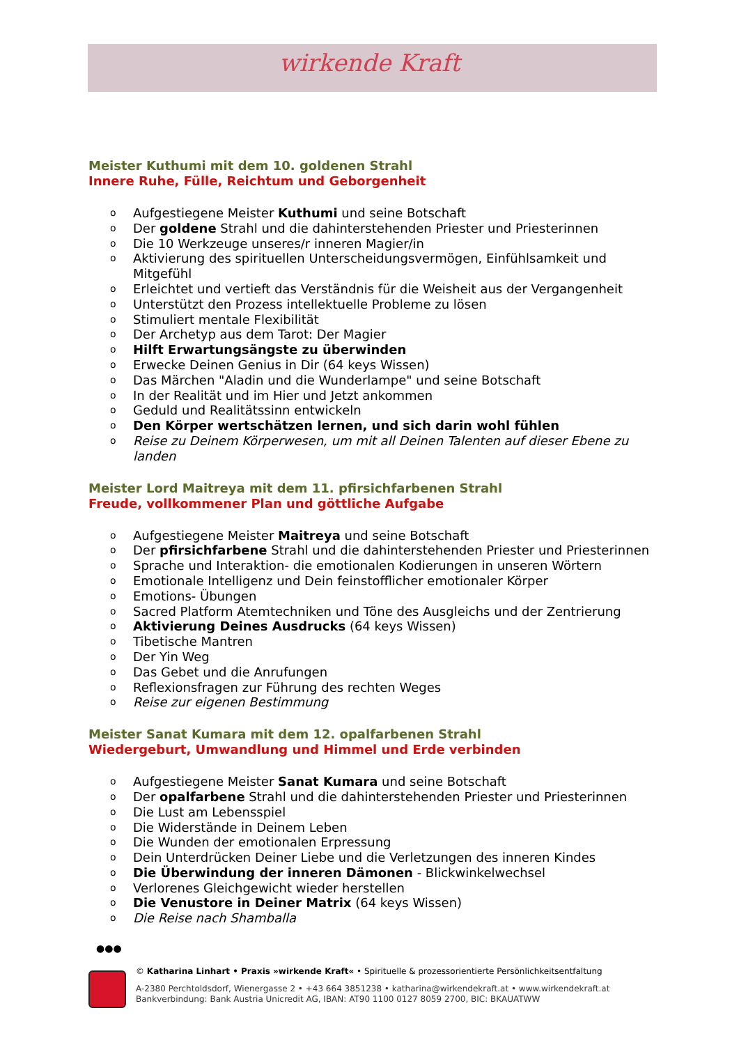wirkende Kraft
Meister Kuthumi mit dem 10. goldenen Strahl
Innere Ruhe, Fülle, Reichtum und Geborgenheit
o Aufgestiegene Meister Kuthumi und seine Botschaft
o Der goldene Strahl und die dahinterstehenden Priester und Priesterinnen
o Die 10 Werkzeuge unseres/r inneren Magier/in
o Aktivierung des spirituellen Unterscheidungsvermögen, Einfühlsamkeit und Mitgefühl
o Erleichtet und vertieft das Verständnis für die Weisheit aus der Vergangenheit
o Unterstützt den Prozess intellektuelle Probleme zu lösen
o Stimuliert mentale Flexibilität
o Der Archetyp aus dem Tarot: Der Magier
o Hilft Erwartungsängste zu überwinden
o Erwecke Deinen Genius in Dir (64 keys Wissen)
o Das Märchen "Aladin und die Wunderlampe" und seine Botschaft
o In der Realität und im Hier und Jetzt ankommen
o Geduld und Realitätssinn entwickeln
o Den Körper wertschätzen lernen, und sich darin wohl fühlen
o Reise zu Deinem Körperwesen, um mit all Deinen Talenten auf dieser Ebene zu landen
Meister Lord Maitreya mit dem 11. pfirsichfarbenen Strahl
Freude, vollkommener Plan und göttliche Aufgabe
o Aufgestiegene Meister Maitreya und seine Botschaft
o Der pfirsichfarbene Strahl und die dahinterstehenden Priester und Priesterinnen
o Sprache und Interaktion- die emotionalen Kodierungen in unseren Wörtern
o Emotionale Intelligenz und Dein feinstofflicher emotionaler Körper
o Emotions- Übungen
o Sacred Platform Atemtechniken und Töne des Ausgleichs und der Zentrierung
o Aktivierung Deines Ausdrucks (64 keys Wissen)
o Tibetische Mantren
o Der Yin Weg
o Das Gebet und die Anrufungen
o Reflexionsfragen zur Führung des rechten Weges
o Reise zur eigenen Bestimmung
Meister Sanat Kumara mit dem 12. opalfarbenen Strahl
Wiedergeburt, Umwandlung und Himmel und Erde verbinden
o Aufgestiegene Meister Sanat Kumara und seine Botschaft
o Der opalfarbene Strahl und die dahinterstehenden Priester und Priesterinnen
o Die Lust am Lebensspiel
o Die Widerstände in Deinem Leben
o Die Wunden der emotionalen Erpressung
o Dein Unterdrücken Deiner Liebe und die Verletzungen des inneren Kindes
o Die Überwindung der inneren Dämonen - Blickwinkelwechsel
o Verlorenes Gleichgewicht wieder herstellen
o Die Venustore in Deiner Matrix (64 keys Wissen)
o Die Reise nach Shamballa
●●●
© Katharina Linhart • Praxis »wirkende Kraft« • Spirituelle & prozessorientierte Persönlichkeitsentfaltung
A-2380 Perchtoldsdorf, Wienergasse 2 • +43 664 3851238 • katharina@wirkendekraft.at • www.wirkendekraft.at
Bankverbindung: Bank Austria Unicredit AG, IBAN: AT90 1100 0127 8059 2700, BIC: BKAUATWW